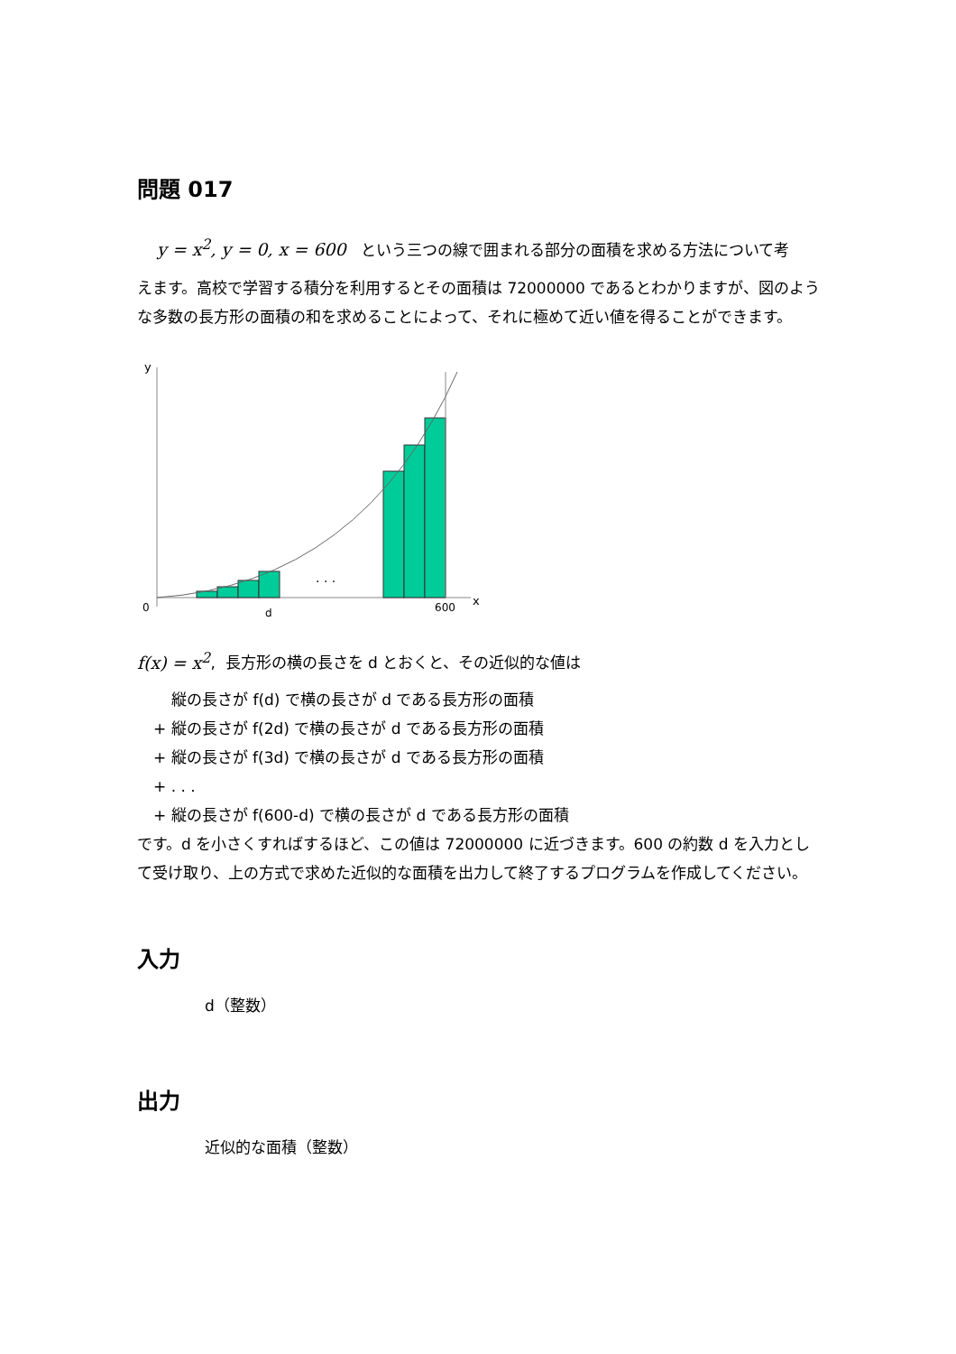問題 017
y = x<sup>2</sup>, y = 0, x = 600 という三つの線で囲まれる部分の面積を求める方法について考
えます。高校で学習する積分を利用するとその面積は 72000000 であるとわかりますが、図のような多数の長方形の面積の和を求めることによって、それに極めて近い値を得ることができます。
y
x
0
600
d
. . .
f(x) = x<sup>2</sup>, 長方形の横の長さを d とおくと、その近似的な値は
縦の長さが f(d) で横の長さが d である長方形の面積
+ 縦の長さが f(2d) で横の長さが d である長方形の面積
+ 縦の長さが f(3d) で横の長さが d である長方形の面積
+ . . .
+ 縦の長さが f(600-d) で横の長さが d である長方形の面積
です。d を小さくすればするほど、この値は 72000000 に近づきます。600 の約数 d を入力として受け取り、上の方式で求めた近似的な面積を出力して終了するプログラムを作成してください。
入力
d（整数）
出力
近似的な面積（整数）